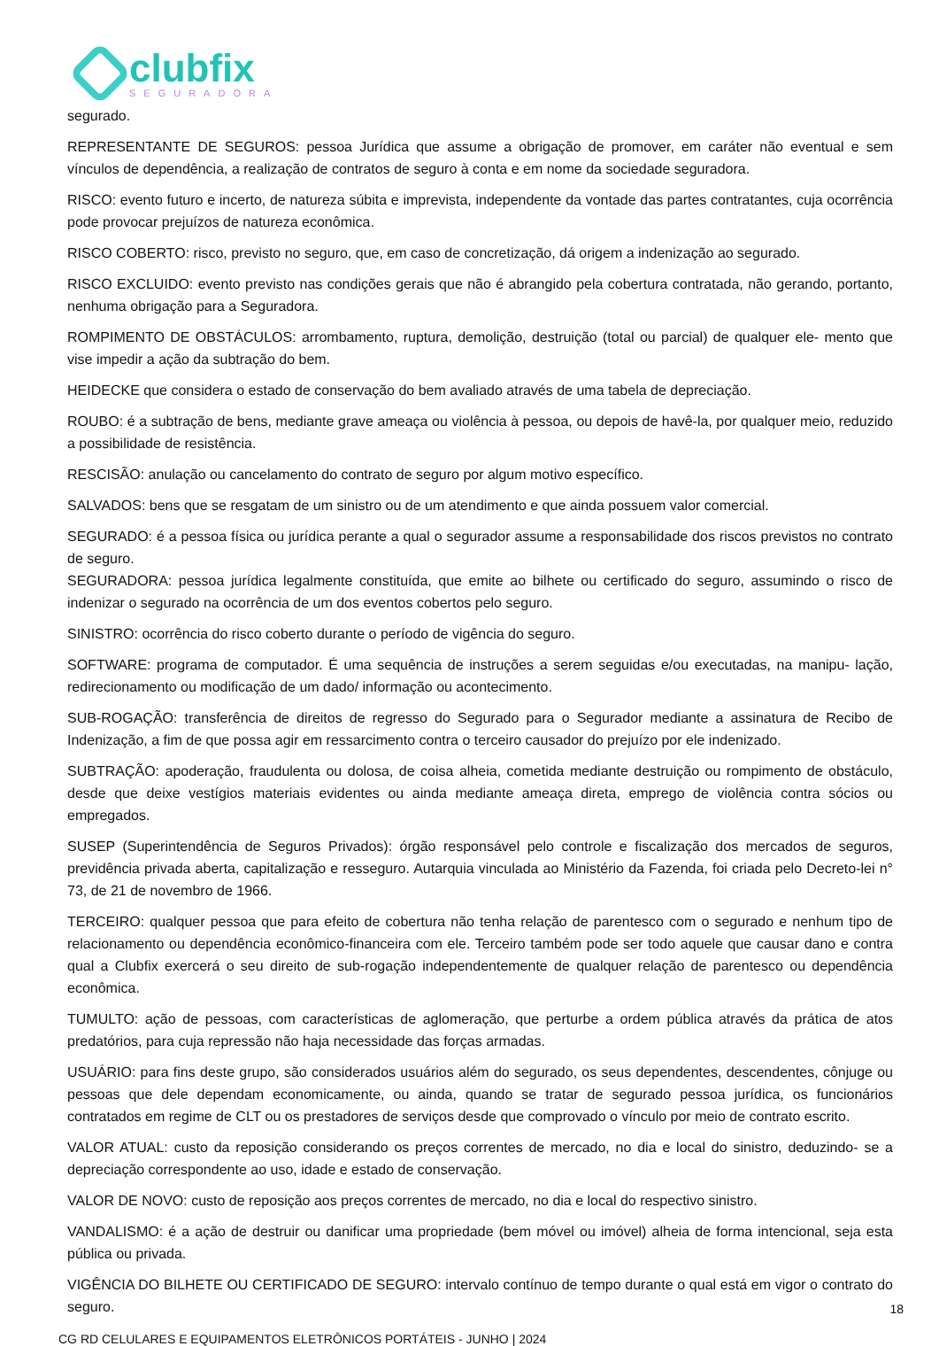clubfix
SEGURADORA
segurado.
REPRESENTANTE DE SEGUROS: pessoa Jurídica que assume a obrigação de promover, em caráter não eventual e sem vínculos de dependência, a realização de contratos de seguro à conta e em nome da sociedade seguradora.
RISCO: evento futuro e incerto, de natureza súbita e imprevista, independente da vontade das partes contratantes, cuja ocorrência pode provocar prejuízos de natureza econômica.
RISCO COBERTO: risco, previsto no seguro, que, em caso de concretização, dá origem a indenização ao segurado.
RISCO EXCLUIDO: evento previsto nas condições gerais que não é abrangido pela cobertura contratada, não gerando, portanto, nenhuma obrigação para a Seguradora.
ROMPIMENTO DE OBSTÁCULOS: arrombamento, ruptura, demolição, destruição (total ou parcial) de qualquer ele- mento que vise impedir a ação da subtração do bem.
HEIDECKE que considera o estado de conservação do bem avaliado através de uma tabela de depreciação.
ROUBO: é a subtração de bens, mediante grave ameaça ou violência à pessoa, ou depois de havê-la, por qualquer meio, reduzido a possibilidade de resistência.
RESCISÃO: anulação ou cancelamento do contrato de seguro por algum motivo específico.
SALVADOS: bens que se resgatam de um sinistro ou de um atendimento e que ainda possuem valor comercial.
SEGURADO: é a pessoa física ou jurídica perante a qual o segurador assume a responsabilidade dos riscos previstos no contrato de seguro.
SEGURADORA: pessoa jurídica legalmente constituída, que emite ao bilhete ou certificado do seguro, assumindo o risco de indenizar o segurado na ocorrência de um dos eventos cobertos pelo seguro.
SINISTRO: ocorrência do risco coberto durante o período de vigência do seguro.
SOFTWARE: programa de computador. É uma sequência de instruções a serem seguidas e/ou executadas, na manipu- lação, redirecionamento ou modificação de um dado/ informação ou acontecimento.
SUB-ROGAÇÃO: transferência de direitos de regresso do Segurado para o Segurador mediante a assinatura de Recibo de Indenização, a fim de que possa agir em ressarcimento contra o terceiro causador do prejuízo por ele indenizado.
SUBTRAÇÃO: apoderação, fraudulenta ou dolosa, de coisa alheia, cometida mediante destruição ou rompimento de obstáculo, desde que deixe vestígios materiais evidentes ou ainda mediante ameaça direta, emprego de violência contra sócios ou empregados.
SUSEP (Superintendência de Seguros Privados): órgão responsável pelo controle e fiscalização dos mercados de seguros, previdência privada aberta, capitalização e resseguro. Autarquia vinculada ao Ministério da Fazenda, foi criada pelo Decreto-lei n° 73, de 21 de novembro de 1966.
TERCEIRO: qualquer pessoa que para efeito de cobertura não tenha relação de parentesco com o segurado e nenhum tipo de relacionamento ou dependência econômico-financeira com ele. Terceiro também pode ser todo aquele que causar dano e contra qual a Clubfix exercerá o seu direito de sub-rogação independentemente de qualquer relação de parentesco ou dependência econômica.
TUMULTO: ação de pessoas, com características de aglomeração, que perturbe a ordem pública através da prática de atos predatórios, para cuja repressão não haja necessidade das forças armadas.
USUÁRIO: para fins deste grupo, são considerados usuários além do segurado, os seus dependentes, descendentes, cônjuge ou pessoas que dele dependam economicamente, ou ainda, quando se tratar de segurado pessoa jurídica, os funcionários contratados em regime de CLT ou os prestadores de serviços desde que comprovado o vínculo por meio de contrato escrito.
VALOR ATUAL: custo da reposição considerando os preços correntes de mercado, no dia e local do sinistro, deduzindo- se a depreciação correspondente ao uso, idade e estado de conservação.
VALOR DE NOVO: custo de reposição aos preços correntes de mercado, no dia e local do respectivo sinistro.
VANDALISMO: é a ação de destruir ou danificar uma propriedade (bem móvel ou imóvel) alheia de forma intencional, seja esta pública ou privada.
VIGÊNCIA DO BILHETE OU CERTIFICADO DE SEGURO: intervalo contínuo de tempo durante o qual está em vigor o contrato do seguro.
CG RD CELULARES E EQUIPAMENTOS ELETRÔNICOS PORTÁTEIS - JUNHO | 2024
18